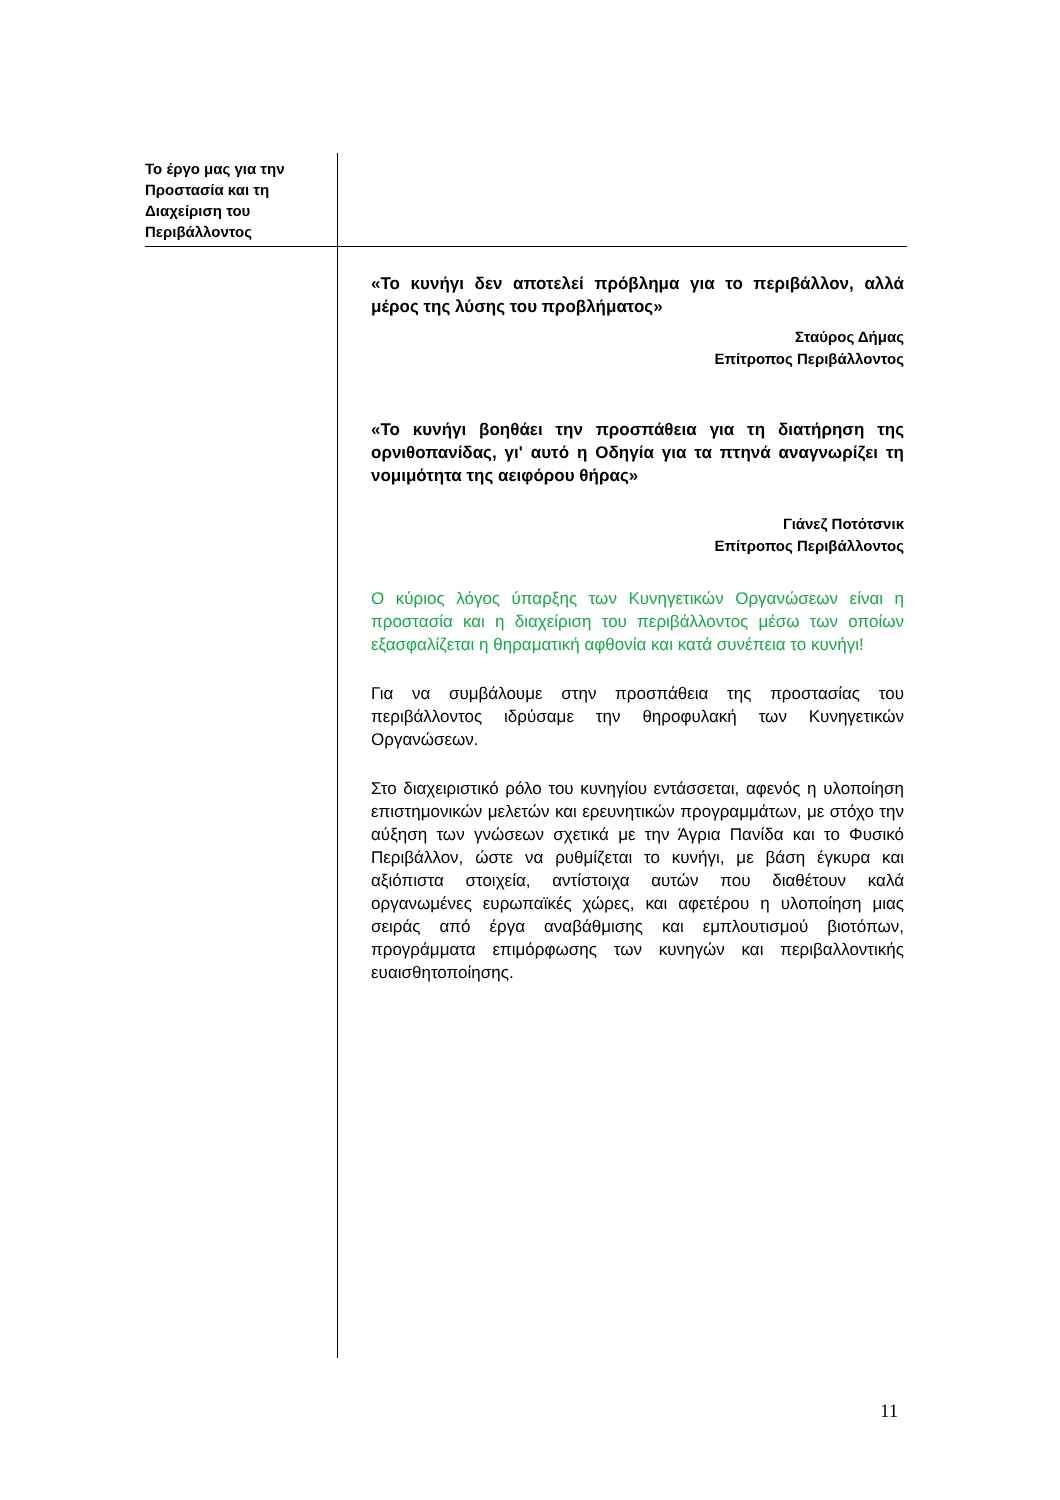Το έργο μας για την Προστασία και τη Διαχείριση του Περιβάλλοντος
«Το κυνήγι δεν αποτελεί πρόβλημα για το περιβάλλον, αλλά μέρος της λύσης του προβλήματος»
Σταύρος Δήμας
Επίτροπος Περιβάλλοντος
«Το κυνήγι βοηθάει την προσπάθεια για τη διατήρηση της ορνιθοπανίδας, γι' αυτό η Οδηγία για τα πτηνά αναγνωρίζει τη νομιμότητα της αειφόρου θήρας»
Γιάνεζ Ποτότσνικ
Επίτροπος Περιβάλλοντος
Ο κύριος λόγος ύπαρξης των Κυνηγετικών Οργανώσεων είναι η προστασία και η διαχείριση του περιβάλλοντος μέσω των οποίων εξασφαλίζεται η θηραματική αφθονία και κατά συνέπεια το κυνήγι!
Για να συμβάλουμε στην προσπάθεια της προστασίας του περιβάλλοντος ιδρύσαμε την θηροφυλακή των Κυνηγετικών Οργανώσεων.
Στο διαχειριστικό ρόλο του κυνηγίου εντάσσεται, αφενός η υλοποίηση επιστημονικών μελετών και ερευνητικών προγραμμάτων, με στόχο την αύξηση των γνώσεων σχετικά με την Άγρια Πανίδα και το Φυσικό Περιβάλλον, ώστε να ρυθμίζεται το κυνήγι, με βάση έγκυρα και αξιόπιστα στοιχεία, αντίστοιχα αυτών που διαθέτουν καλά οργανωμένες ευρωπαϊκές χώρες, και αφετέρου η υλοποίηση μιας σειράς από έργα αναβάθμισης και εμπλουτισμού βιοτόπων, προγράμματα επιμόρφωσης των κυνηγών και περιβαλλοντικής ευαισθητοποίησης.
11